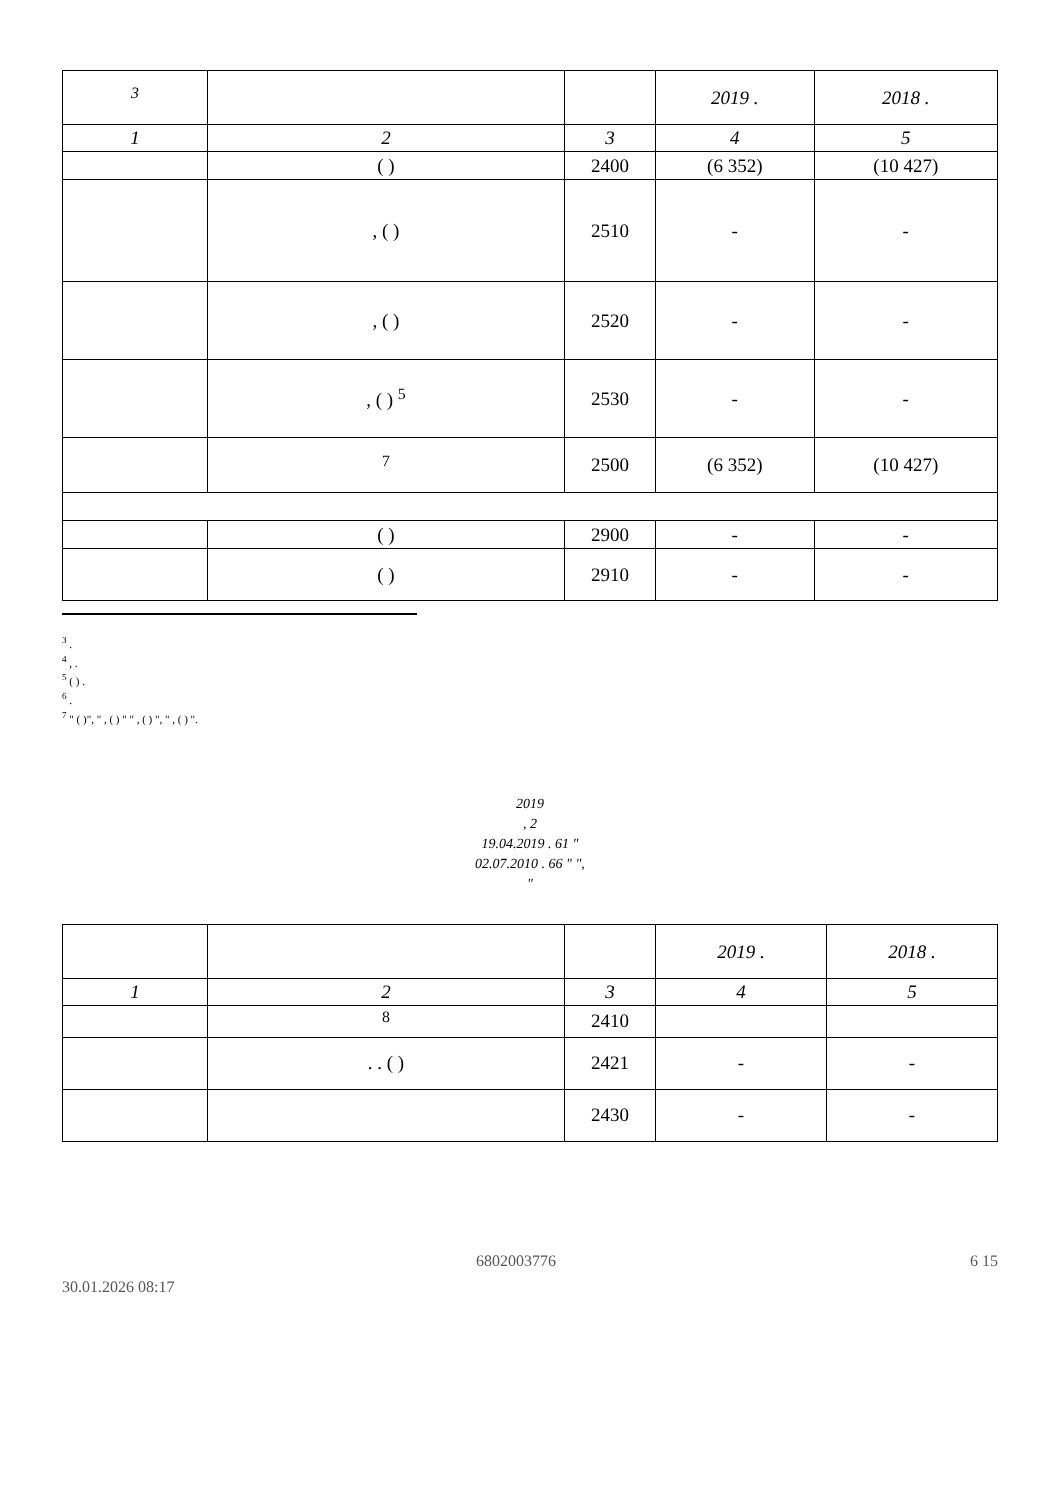| <sup>3</sup> | | | 2019 . | 2018 . |
| --- | --- | --- | --- | --- |
| 1 | 2 | 3 | 4 | 5 |
| | ( ) | 2400 | (6 352) | (10 427) |
| | , ( ) | 2510 | - | - |
| | , ( ) | 2520 | - | - |
| | , ( ) <sup>5</sup> | 2530 | - | - |
| | <sup>7</sup> | 2500 | (6 352) | (10 427) |
| | ( ) | 2900 | - | - |
| | ( ) | 2910 | - | - |
<sup>3</sup> .
<sup>4</sup> , .
<sup>5</sup> ( ) .
<sup>6</sup> .
<sup>7</sup> " ( )", " , ( ) " " , ( ) ", " , ( ) ".
2019
, 2
19.04.2019 . 61 "
02.07.2010 . 66 " ",
"
| | | | 2019 . | 2018 . |
| --- | --- | --- | --- | --- |
| 1 | 2 | 3 | 4 | 5 |
| | <sup>8</sup> | 2410 | | |
| | . . ( ) | 2421 | - | - |
| | | 2430 | - | - |
6802003776 6 15
30.01.2026 08:17